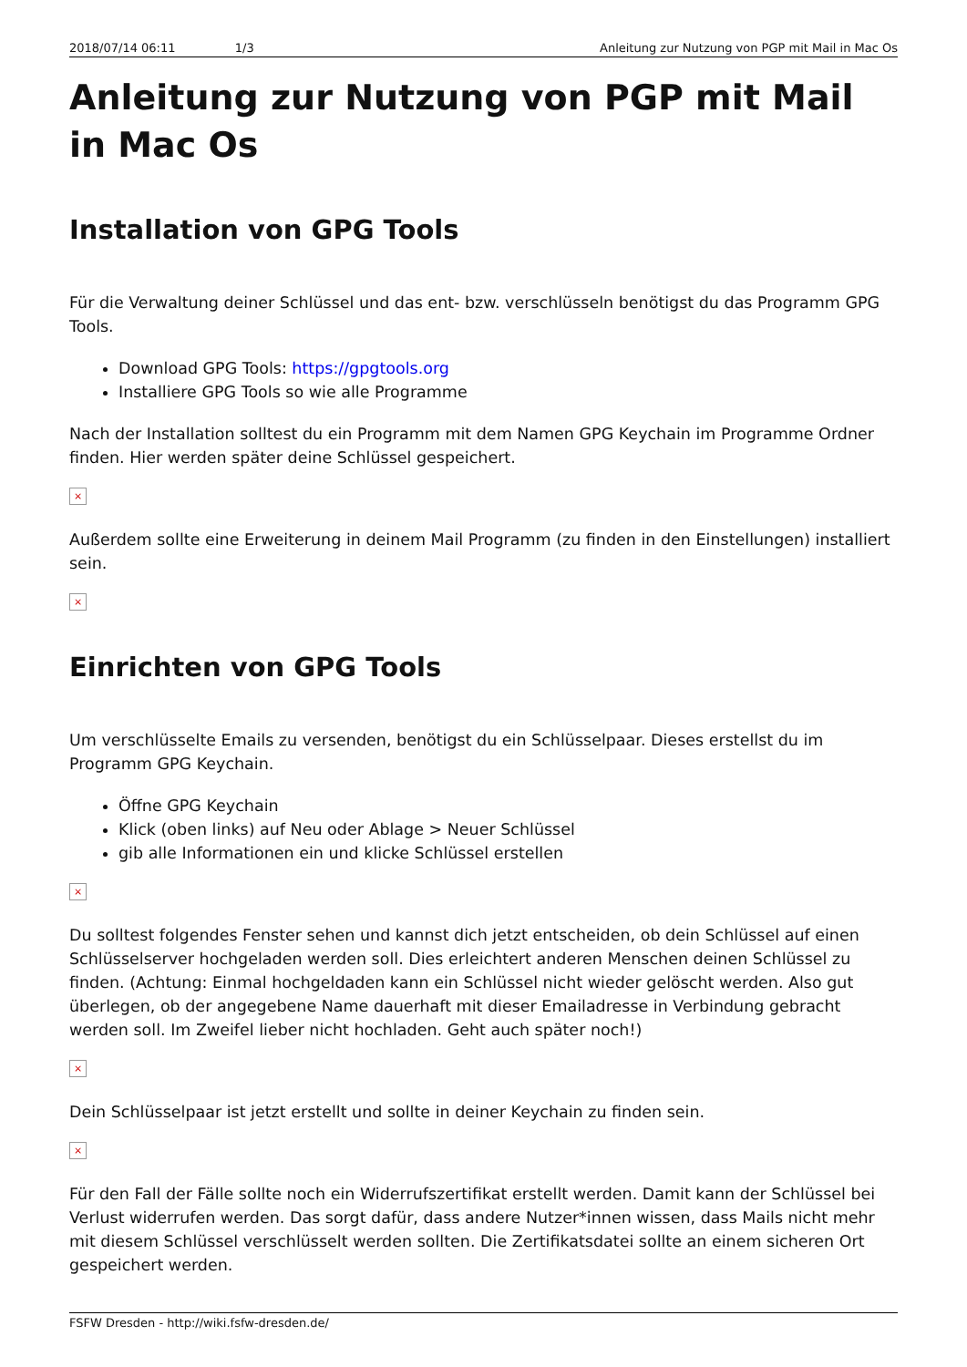2018/07/14 06:11 1/3 Anleitung zur Nutzung von PGP mit Mail in Mac Os
Anleitung zur Nutzung von PGP mit Mail in Mac Os
Installation von GPG Tools
Für die Verwaltung deiner Schlüssel und das ent- bzw. verschlüsseln benötigst du das Programm GPG Tools.
Download GPG Tools: https://gpgtools.org
Installiere GPG Tools so wie alle Programme
Nach der Installation solltest du ein Programm mit dem Namen GPG Keychain im Programme Ordner finden. Hier werden später deine Schlüssel gespeichert.
×
Außerdem sollte eine Erweiterung in deinem Mail Programm (zu finden in den Einstellungen) installiert sein.
×
Einrichten von GPG Tools
Um verschlüsselte Emails zu versenden, benötigst du ein Schlüsselpaar. Dieses erstellst du im Programm GPG Keychain.
Öffne GPG Keychain
Klick (oben links) auf Neu oder Ablage > Neuer Schlüssel
gib alle Informationen ein und klicke Schlüssel erstellen
×
Du solltest folgendes Fenster sehen und kannst dich jetzt entscheiden, ob dein Schlüssel auf einen Schlüsselserver hochgeladen werden soll. Dies erleichtert anderen Menschen deinen Schlüssel zu finden. (Achtung: Einmal hochgeldaden kann ein Schlüssel nicht wieder gelöscht werden. Also gut überlegen, ob der angegebene Name dauerhaft mit dieser Emailadresse in Verbindung gebracht werden soll. Im Zweifel lieber nicht hochladen. Geht auch später noch!)
×
Dein Schlüsselpaar ist jetzt erstellt und sollte in deiner Keychain zu finden sein.
×
Für den Fall der Fälle sollte noch ein Widerrufszertifikat erstellt werden. Damit kann der Schlüssel bei Verlust widerrufen werden. Das sorgt dafür, dass andere Nutzer*innen wissen, dass Mails nicht mehr mit diesem Schlüssel verschlüsselt werden sollten. Die Zertifikatsdatei sollte an einem sicheren Ort gespeichert werden.
FSFW Dresden - http://wiki.fsfw-dresden.de/